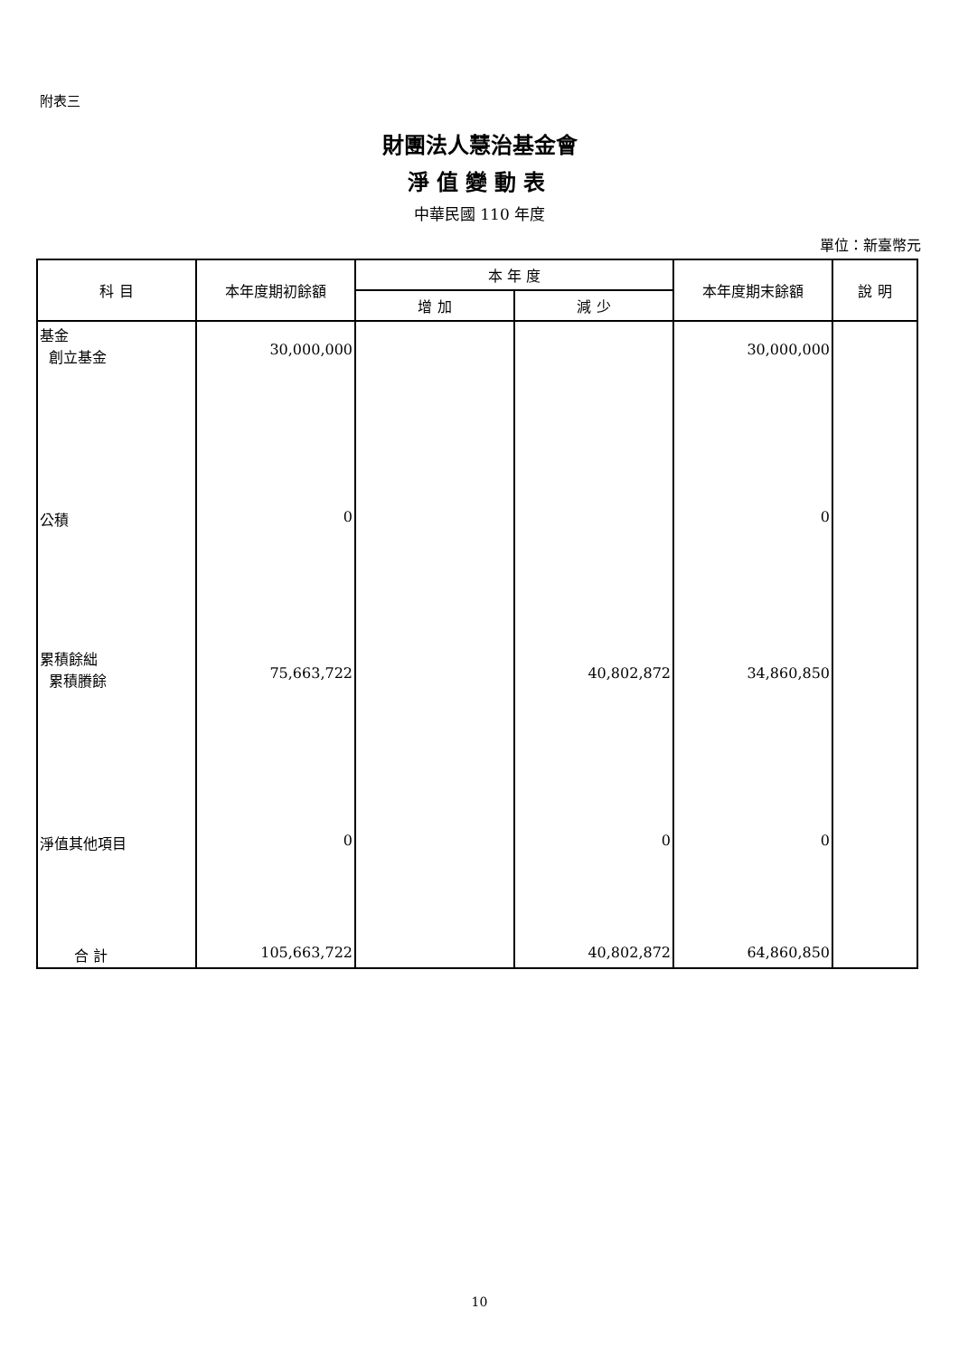附表三
財團法人慧治基金會
淨值變動表
中華民國 110 年度
單位：新臺幣元
| 科 目 | 本年度期初餘額 | 本 年 度 | | 本年度期末餘額 | 說 明 |
| --- | --- | --- | --- | --- | --- |
| | | 增 加 | 減 少 | | |
| 基金 創立基金 | 30,000,000 | | | 30,000,000 | |
| 公積 | 0 | | | 0 | |
| 累積餘絀 累積賸餘 | 75,663,722 | | 40,802,872 | 34,860,850 | |
| 淨值其他項目 | 0 | | 0 | 0 | |
| 合 計 | 105,663,722 | | 40,802,872 | 64,860,850 | |
10